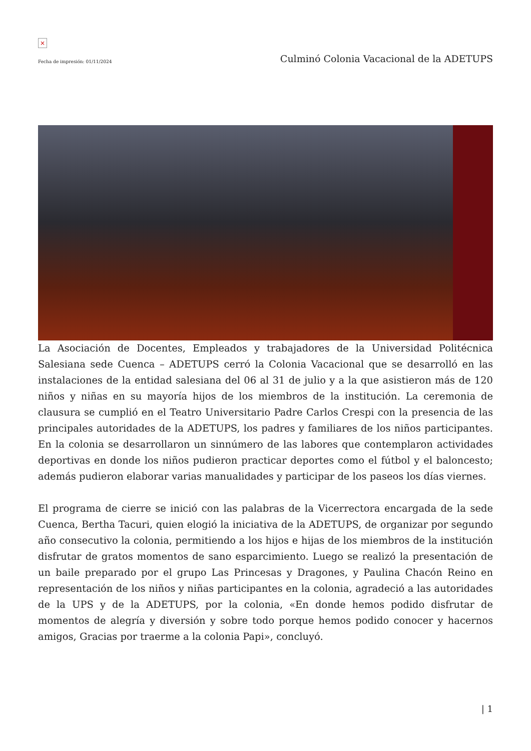×
Fecha de impresión: 01/11/2024 Culminó Colonia Vacacional de la ADETUPS
La Asociación de Docentes, Empleados y trabajadores de la Universidad Politécnica Salesiana sede Cuenca – ADETUPS cerró la Colonia Vacacional que se desarrolló en las instalaciones de la entidad salesiana del 06 al 31 de julio y a la que asistieron más de 120 niños y niñas en su mayoría hijos de los miembros de la institución. La ceremonia de clausura se cumplió en el Teatro Universitario Padre Carlos Crespi con la presencia de las principales autoridades de la ADETUPS, los padres y familiares de los niños participantes. En la colonia se desarrollaron un sinnúmero de las labores que contemplaron actividades deportivas en donde los niños pudieron practicar deportes como el fútbol y el baloncesto; además pudieron elaborar varias manualidades y participar de los paseos los días viernes.
El programa de cierre se inició con las palabras de la Vicerrectora encargada de la sede Cuenca, Bertha Tacuri, quien elogió la iniciativa de la ADETUPS, de organizar por segundo año consecutivo la colonia, permitiendo a los hijos e hijas de los miembros de la institución disfrutar de gratos momentos de sano esparcimiento. Luego se realizó la presentación de un baile preparado por el grupo Las Princesas y Dragones, y Paulina Chacón Reino en representación de los niños y niñas participantes en la colonia, agradeció a las autoridades de la UPS y de la ADETUPS, por la colonia, «En donde hemos podido disfrutar de momentos de alegría y diversión y sobre todo porque hemos podido conocer y hacernos amigos, Gracias por traerme a la colonia Papi», concluyó.
| 1